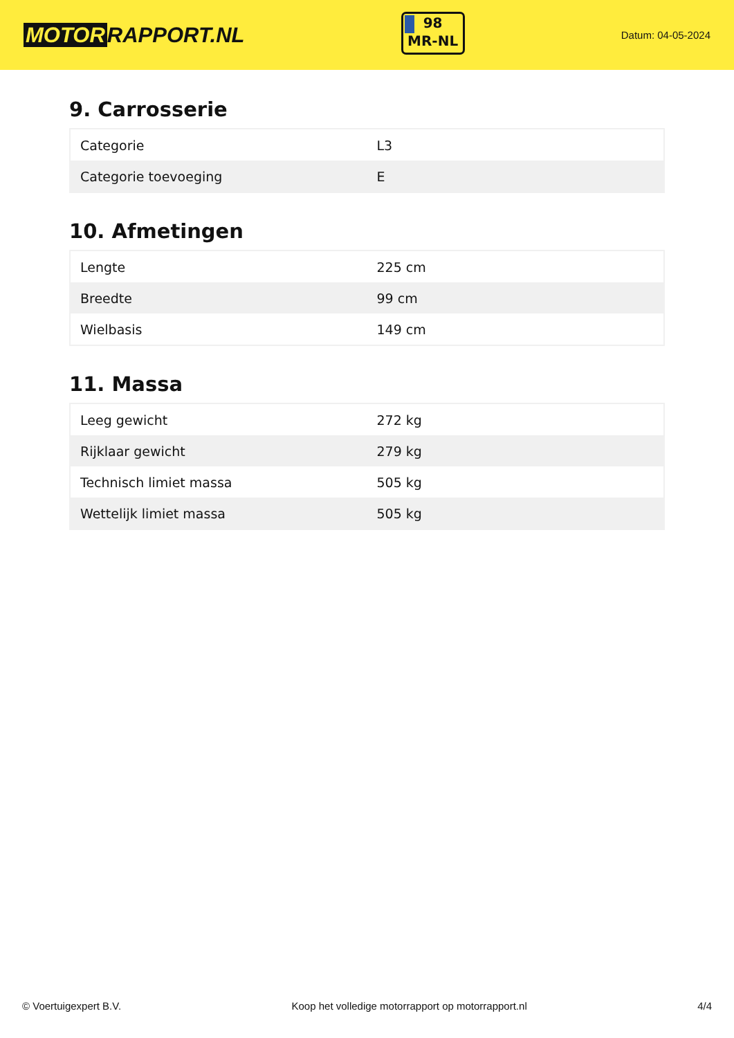MOTOR RAPPORT.NL
98
MR-NL
Datum: 04-05-2024
9. Carrosserie
| Categorie | L3 |
| Categorie toevoeging | E |
10. Afmetingen
| Lengte | 225 cm |
| Breedte | 99 cm |
| Wielbasis | 149 cm |
11. Massa
| Leeg gewicht | 272 kg |
| Rijklaar gewicht | 279 kg |
| Technisch limiet massa | 505 kg |
| Wettelijk limiet massa | 505 kg |
© Voertuigexpert B.V. Koop het volledige motorrapport op motorrapport.nl 4/4